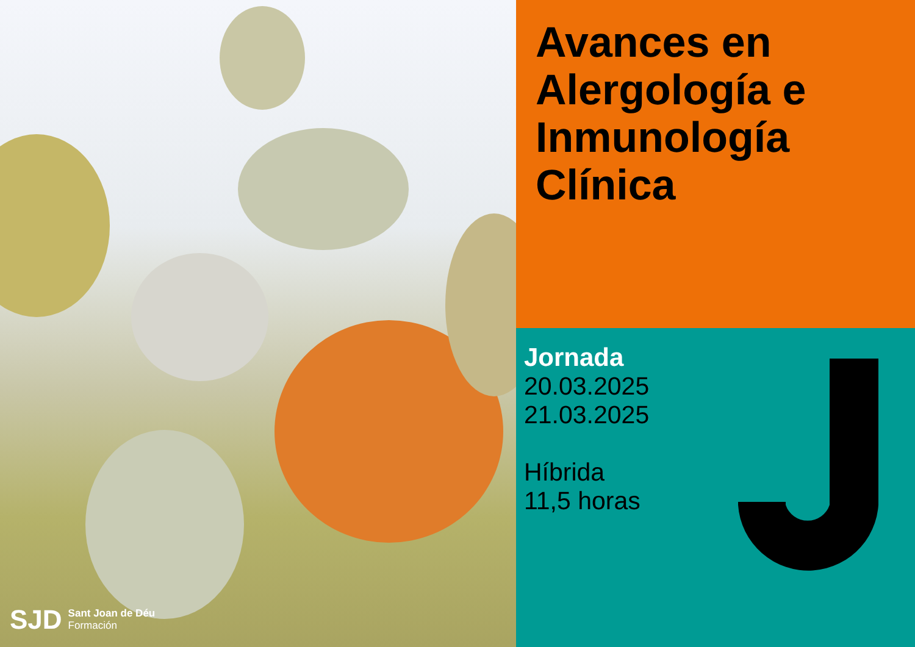SJD Sant Joan de Déu
Formación
Avances en
Alergología e
Inmunología
Clínica
Jornada
20.03.2025
21.03.2025
Híbrida
11,5 horas